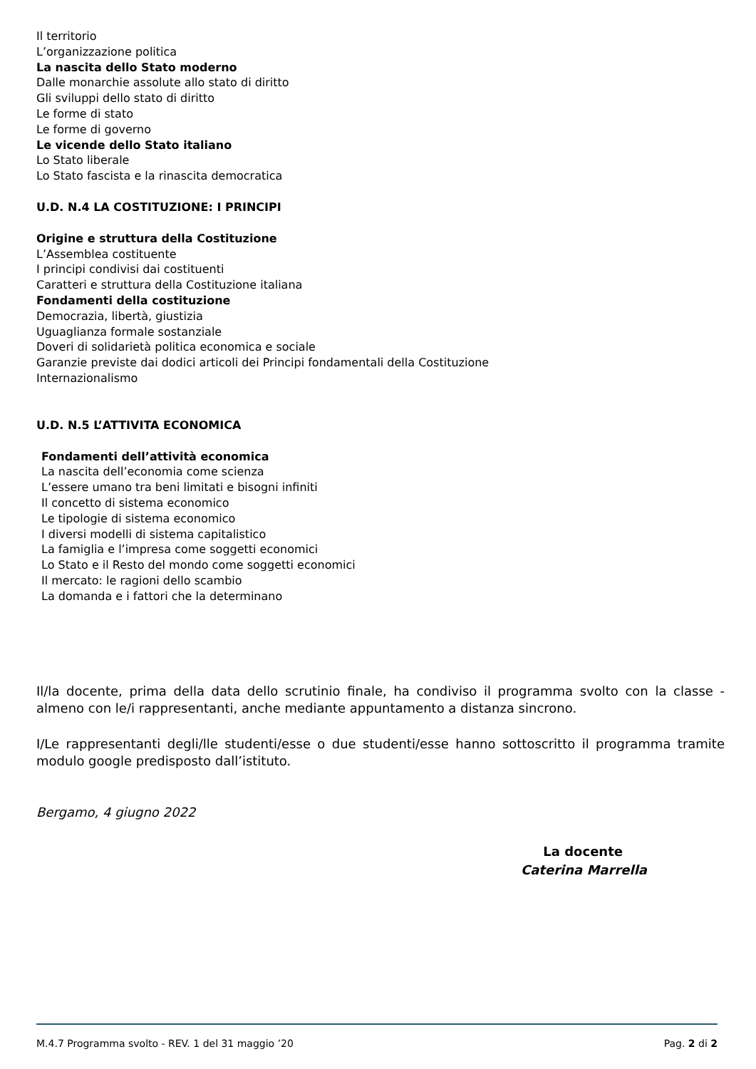Il territorio
L’organizzazione politica
La nascita dello Stato moderno
Dalle monarchie assolute allo stato di diritto
Gli sviluppi dello stato di diritto
Le forme di stato
Le forme di governo
Le vicende dello Stato italiano
Lo Stato liberale
Lo Stato fascista e la rinascita democratica
U.D. N.4 LA COSTITUZIONE: I PRINCIPI
Origine e struttura della Costituzione
L’Assemblea costituente
I principi condivisi dai costituenti
Caratteri e struttura della Costituzione italiana
Fondamenti della costituzione
Democrazia, libertà, giustizia
Uguaglianza formale sostanziale
Doveri di solidarietà politica economica e sociale
Garanzie previste dai dodici articoli dei Principi fondamentali della Costituzione
Internazionalismo
U.D. N.5 L’ATTIVITA ECONOMICA
Fondamenti dell’attività economica
La nascita dell’economia come scienza
L’essere umano tra beni limitati e bisogni infiniti
Il concetto di sistema economico
Le tipologie di sistema economico
I diversi modelli di sistema capitalistico
La famiglia e l’impresa come soggetti economici
Lo Stato e il Resto del mondo come soggetti economici
Il mercato: le ragioni dello scambio
La domanda e i fattori che la determinano
Il/la docente, prima della data dello scrutinio finale, ha condiviso il programma svolto con la classe - almeno con le/i rappresentanti, anche mediante appuntamento a distanza sincrono.
I/Le rappresentanti degli/lle studenti/esse o due studenti/esse hanno sottoscritto il programma tramite modulo google predisposto dall’istituto.
Bergamo, 4 giugno 2022
La docente
Caterina Marrella
M.4.7 Programma svolto - REV. 1 del 31 maggio ’20 Pag. 2 di 2